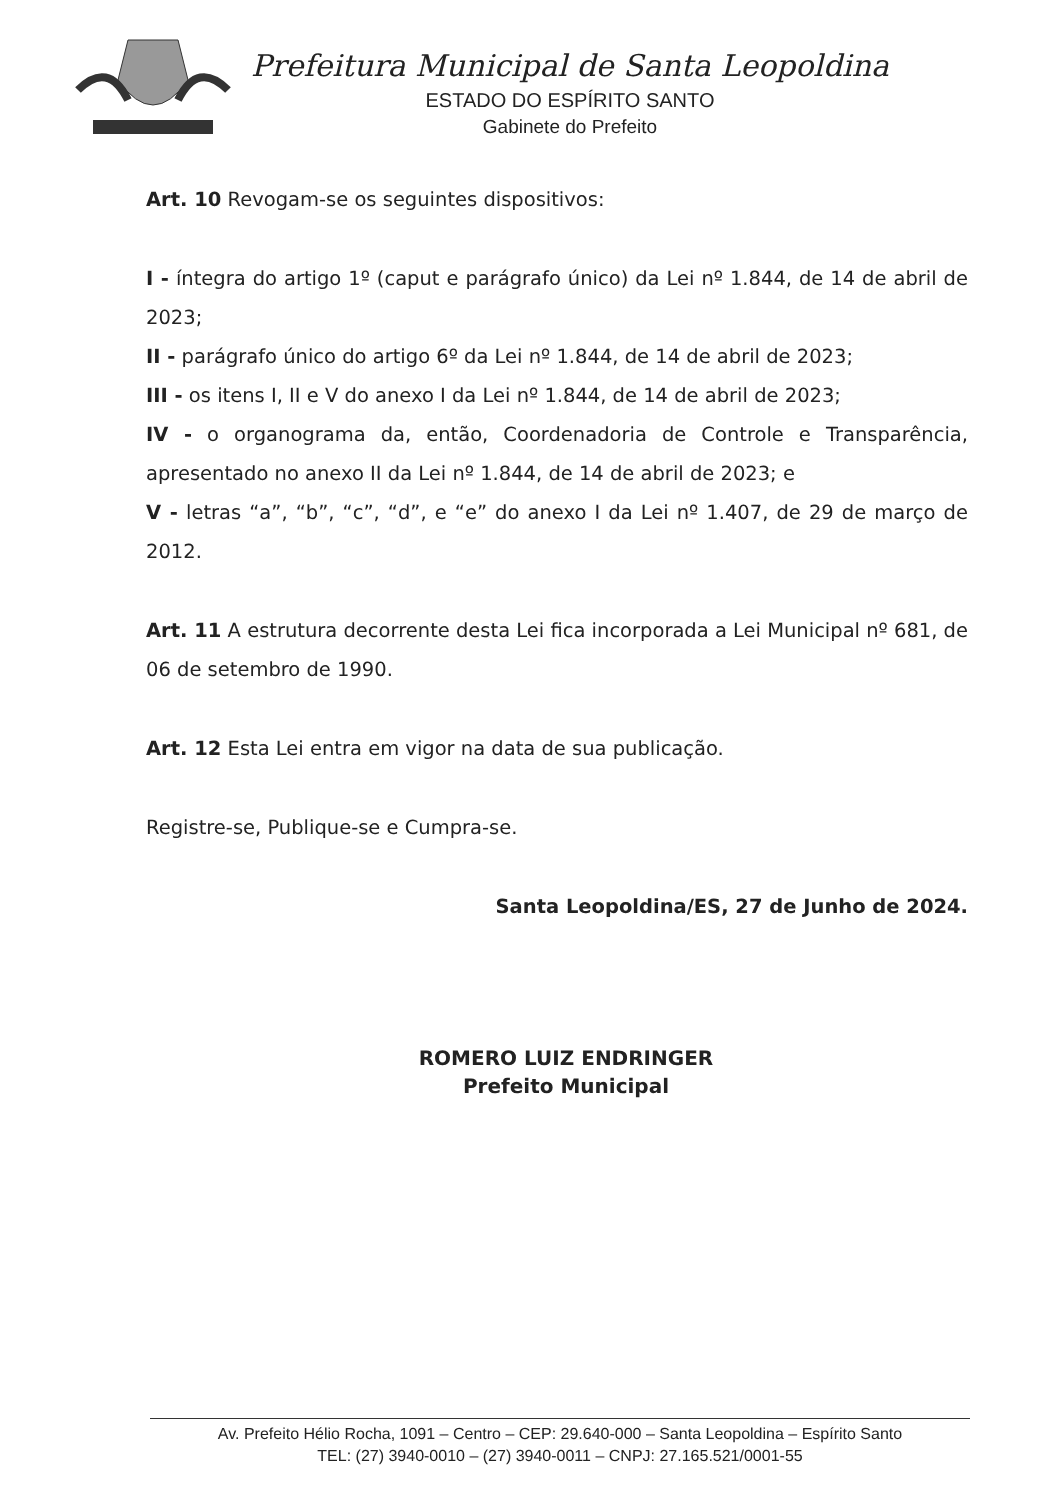Prefeitura Municipal de Santa Leopoldina
ESTADO DO ESPÍRITO SANTO
Gabinete do Prefeito
Art. 10 Revogam-se os seguintes dispositivos:
I - íntegra do artigo 1º (caput e parágrafo único) da Lei nº 1.844, de 14 de abril de 2023;
II - parágrafo único do artigo 6º da Lei nº 1.844, de 14 de abril de 2023;
III - os itens I, II e V do anexo I da Lei nº 1.844, de 14 de abril de 2023;
IV - o organograma da, então, Coordenadoria de Controle e Transparência, apresentado no anexo II da Lei nº 1.844, de 14 de abril de 2023; e
V - letras “a”, “b”, “c”, “d”, e “e” do anexo I da Lei nº 1.407, de 29 de março de 2012.
Art. 11 A estrutura decorrente desta Lei fica incorporada a Lei Municipal nº 681, de 06 de setembro de 1990.
Art. 12 Esta Lei entra em vigor na data de sua publicação.
Registre-se, Publique-se e Cumpra-se.
Santa Leopoldina/ES, 27 de Junho de 2024.
ROMERO LUIZ ENDRINGER
Prefeito Municipal
Av. Prefeito Hélio Rocha, 1091 – Centro – CEP: 29.640-000 – Santa Leopoldina – Espírito Santo
TEL: (27) 3940-0010 – (27) 3940-0011 – CNPJ: 27.165.521/0001-55